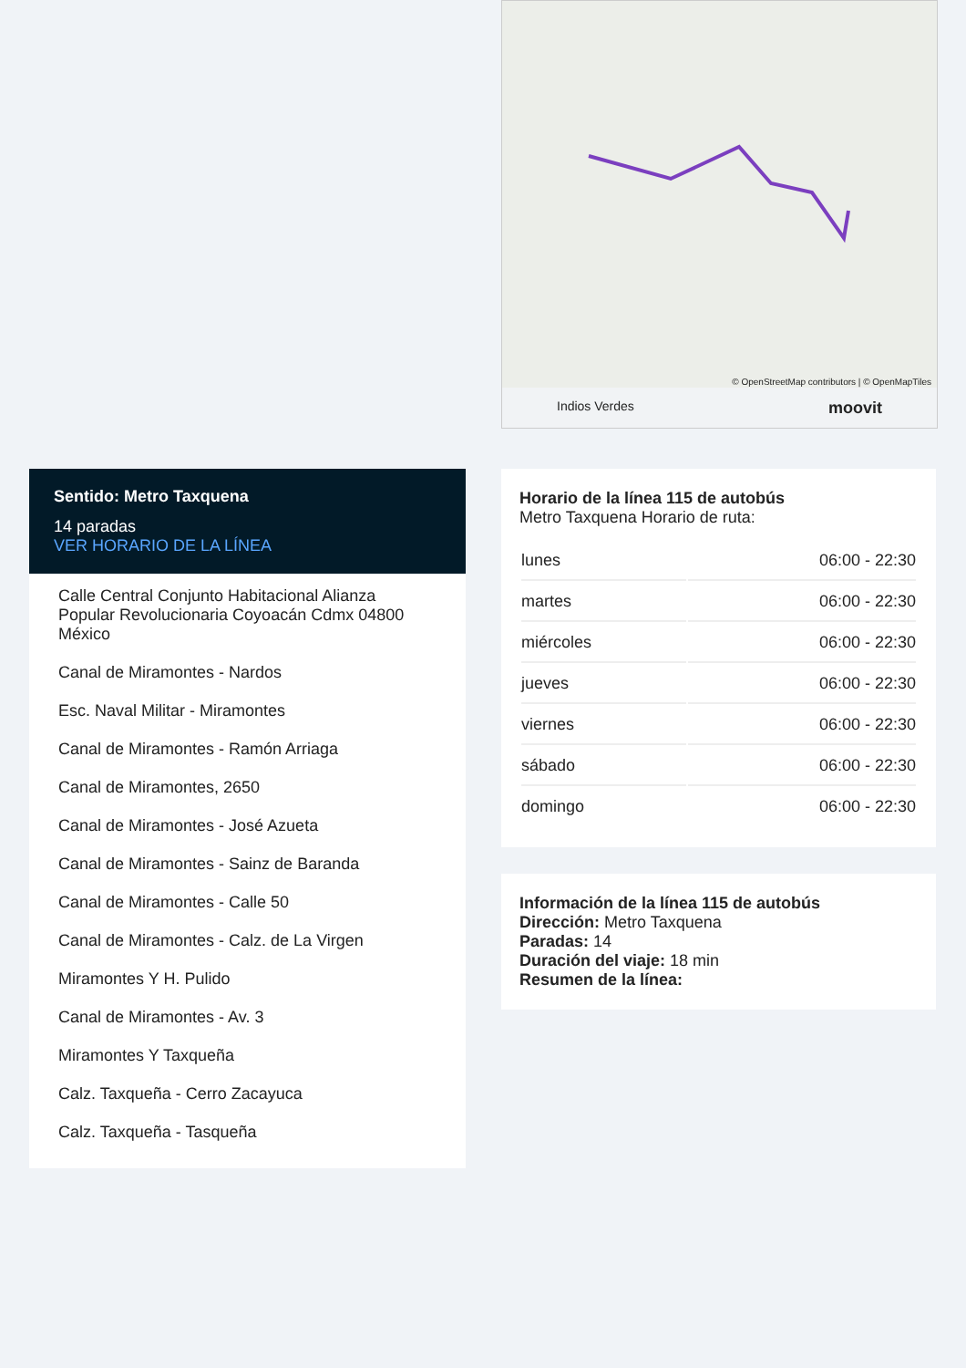© OpenStreetMap contributors | © OpenMapTiles
Indios Verdes moovit
Sentido: Metro Taxquena
14 paradas
VER HORARIO DE LA LÍNEA
Calle Central Conjunto Habitacional Alianza Popular Revolucionaria Coyoacán Cdmx 04800 México
Canal de Miramontes - Nardos
Esc. Naval Militar - Miramontes
Canal de Miramontes - Ramón Arriaga
Canal de Miramontes, 2650
Canal de Miramontes - José Azueta
Canal de Miramontes - Sainz de Baranda
Canal de Miramontes - Calle 50
Canal de Miramontes - Calz. de La Virgen
Miramontes Y H. Pulido
Canal de Miramontes - Av. 3
Miramontes Y Taxqueña
Calz. Taxqueña - Cerro Zacayuca
Calz. Taxqueña - Tasqueña
Horario de la línea 115 de autobús
Metro Taxquena Horario de ruta:
| lunes | 06:00 - 22:30 |
| martes | 06:00 - 22:30 |
| miércoles | 06:00 - 22:30 |
| jueves | 06:00 - 22:30 |
| viernes | 06:00 - 22:30 |
| sábado | 06:00 - 22:30 |
| domingo | 06:00 - 22:30 |
Información de la línea 115 de autobús
Dirección: Metro Taxquena
Paradas: 14
Duración del viaje: 18 min
Resumen de la línea: